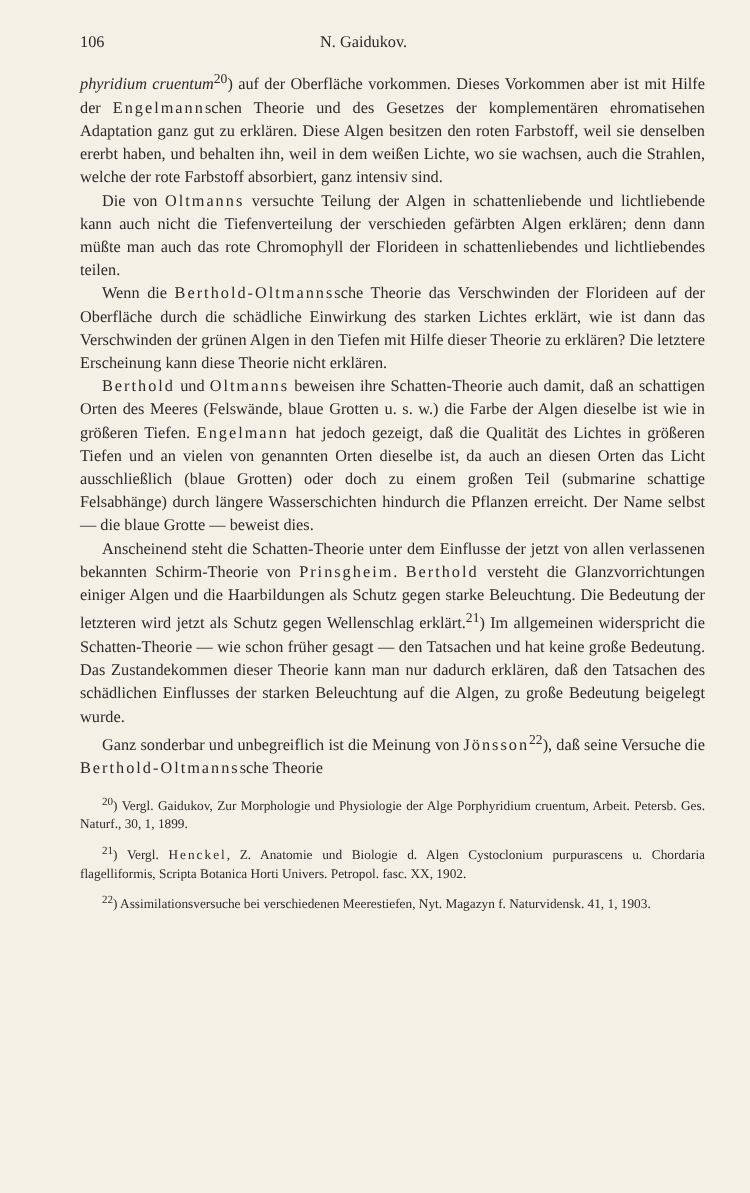106 N. Gaidukov.
phyridium cruentum<sup>20</sup>) auf der Oberfläche vorkommen. Dieses Vorkommen aber ist mit Hilfe der Engelmannschen Theorie und des Gesetzes der komplementären ehromatisehen Adaptation ganz gut zu erklären. Diese Algen besitzen den roten Farbstoff, weil sie denselben ererbt haben, und behalten ihn, weil in dem weißen Lichte, wo sie wachsen, auch die Strahlen, welche der rote Farbstoff absorbiert, ganz intensiv sind.
Die von Oltmanns versuchte Teilung der Algen in schattenliebende und lichtliebende kann auch nicht die Tiefenverteilung der verschieden gefärbten Algen erklären; denn dann müßte man auch das rote Chromophyll der Florideen in schattenliebendes und lichtliebendes teilen.
Wenn die Berthold-Oltmannssche Theorie das Verschwinden der Florideen auf der Oberfläche durch die schädliche Einwirkung des starken Lichtes erklärt, wie ist dann das Verschwinden der grünen Algen in den Tiefen mit Hilfe dieser Theorie zu erklären? Die letztere Erscheinung kann diese Theorie nicht erklären.
Berthold und Oltmanns beweisen ihre Schatten-Theorie auch damit, daß an schattigen Orten des Meeres (Felswände, blaue Grotten u. s. w.) die Farbe der Algen dieselbe ist wie in größeren Tiefen. Engelmann hat jedoch gezeigt, daß die Qualität des Lichtes in größeren Tiefen und an vielen von genannten Orten dieselbe ist, da auch an diesen Orten das Licht ausschließlich (blaue Grotten) oder doch zu einem großen Teil (submarine schattige Felsabhänge) durch längere Wasserschichten hindurch die Pflanzen erreicht. Der Name selbst — die blaue Grotte — beweist dies.
Anscheinend steht die Schatten-Theorie unter dem Einflusse der jetzt von allen verlassenen bekannten Schirm-Theorie von Prinsgheim. Berthold versteht die Glanzvorrichtungen einiger Algen und die Haarbildungen als Schutz gegen starke Beleuchtung. Die Bedeutung der letzteren wird jetzt als Schutz gegen Wellenschlag erklärt.<sup>21</sup>) Im allgemeinen widerspricht die Schatten-Theorie — wie schon früher gesagt — den Tatsachen und hat keine große Bedeutung. Das Zustandekommen dieser Theorie kann man nur dadurch erklären, daß den Tatsachen des schädlichen Einflusses der starken Beleuchtung auf die Algen, zu große Bedeutung beigelegt wurde.
Ganz sonderbar und unbegreiflich ist die Meinung von Jönsson<sup>22</sup>), daß seine Versuche die Berthold-Oltmannssche Theorie
<sup>20</sup>) Vergl. Gaidukov, Zur Morphologie und Physiologie der Alge Porphyridium cruentum, Arbeit. Petersb. Ges. Naturf., 30, 1, 1899.
<sup>21</sup>) Vergl. Henckel, Z. Anatomie und Biologie d. Algen Cystoclonium purpurascens u. Chordaria flagelliformis, Scripta Botanica Horti Univers. Petropol. fasc. XX, 1902.
<sup>22</sup>) Assimilationsversuche bei verschiedenen Meerestiefen, Nyt. Magazyn f. Naturvidensk. 41, 1, 1903.